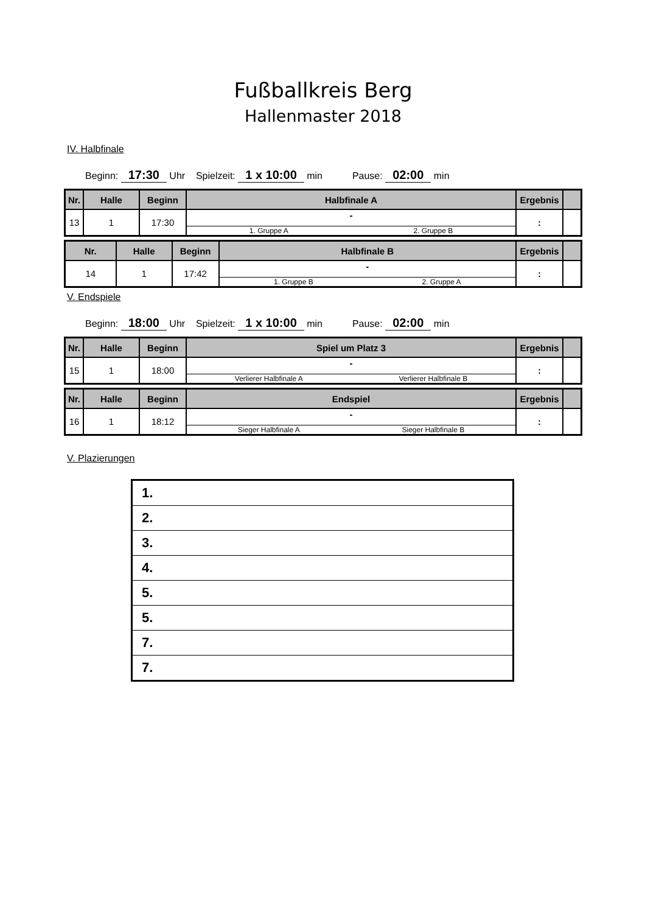Fußballkreis Berg
Hallenmaster 2018
IV. Halbfinale
Beginn: 17:30 Uhr Spielzeit: 1 x 10:00 min Pause: 02:00 min
| Nr. | Halle | Beginn | Halbfinale A | Ergebnis | |
| --- | --- | --- | --- | --- | --- |
| 13 | 1 | 17:30 | - 1. Gruppe A 2. Gruppe B | : | |
| Nr. | Halle | Beginn | Halbfinale B | Ergebnis | |
| --- | --- | --- | --- | --- | --- |
| 14 | 1 | 17:42 | - 1. Gruppe B 2. Gruppe A | : | |
V. Endspiele
Beginn: 18:00 Uhr Spielzeit: 1 x 10:00 min Pause: 02:00 min
| Nr. | Halle | Beginn | Spiel um Platz 3 | Ergebnis | |
| --- | --- | --- | --- | --- | --- |
| 15 | 1 | 18:00 | - Verlierer Halbfinale A Verlierer Halbfinale B | : | |
| Nr. | Halle | Beginn | Endspiel | Ergebnis | |
| --- | --- | --- | --- | --- | --- |
| 16 | 1 | 18:12 | - Sieger Halbfinale A Sieger Halbfinale B | : | |
V. Plazierungen
| 1. |
| 2. |
| 3. |
| 4. |
| 5. |
| 5. |
| 7. |
| 7. |